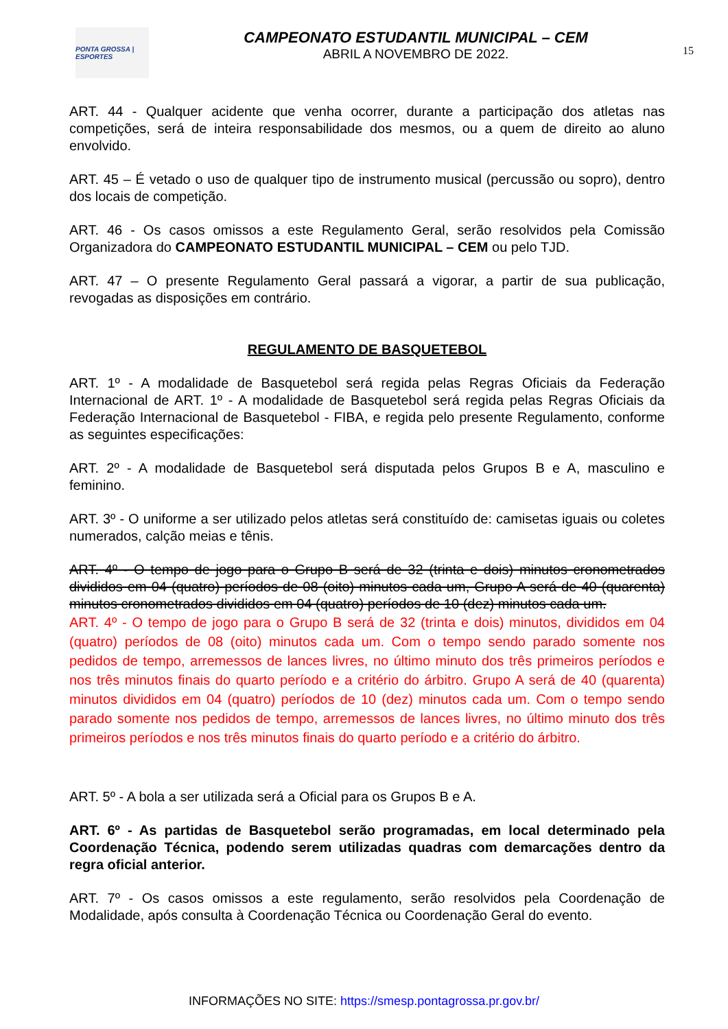PONTA GROSSA | ESPORTES
CAMPEONATO ESTUDANTIL MUNICIPAL – CEM
ABRIL A NOVEMBRO DE 2022.
15
ART. 44 - Qualquer acidente que venha ocorrer, durante a participação dos atletas nas competições, será de inteira responsabilidade dos mesmos, ou a quem de direito ao aluno envolvido.
ART. 45 – É vetado o uso de qualquer tipo de instrumento musical (percussão ou sopro), dentro dos locais de competição.
ART. 46 - Os casos omissos a este Regulamento Geral, serão resolvidos pela Comissão Organizadora do CAMPEONATO ESTUDANTIL MUNICIPAL – CEM ou pelo TJD.
ART. 47 – O presente Regulamento Geral passará a vigorar, a partir de sua publicação, revogadas as disposições em contrário.
REGULAMENTO DE BASQUETEBOL
ART. 1º - A modalidade de Basquetebol será regida pelas Regras Oficiais da Federação Internacional de ART. 1º - A modalidade de Basquetebol será regida pelas Regras Oficiais da Federação Internacional de Basquetebol - FIBA, e regida pelo presente Regulamento, conforme as seguintes especificações:
ART. 2º - A modalidade de Basquetebol será disputada pelos Grupos B e A, masculino e feminino.
ART. 3º - O uniforme a ser utilizado pelos atletas será constituído de: camisetas iguais ou coletes numerados, calção meias e tênis.
ART. 4º - O tempo de jogo para o Grupo B será de 32 (trinta e dois) minutos cronometrados divididos em 04 (quatro) períodos de 08 (oito) minutos cada um, Grupo A será de 40 (quarenta) minutos cronometrados divididos em 04 (quatro) períodos de 10 (dez) minutos cada um.
ART. 4º - O tempo de jogo para o Grupo B será de 32 (trinta e dois) minutos, divididos em 04 (quatro) períodos de 08 (oito) minutos cada um. Com o tempo sendo parado somente nos pedidos de tempo, arremessos de lances livres, no último minuto dos três primeiros períodos e nos três minutos finais do quarto período e a critério do árbitro. Grupo A será de 40 (quarenta) minutos divididos em 04 (quatro) períodos de 10 (dez) minutos cada um. Com o tempo sendo parado somente nos pedidos de tempo, arremessos de lances livres, no último minuto dos três primeiros períodos e nos três minutos finais do quarto período e a critério do árbitro.
ART. 5º - A bola a ser utilizada será a Oficial para os Grupos B e A.
ART. 6º - As partidas de Basquetebol serão programadas, em local determinado pela Coordenação Técnica, podendo serem utilizadas quadras com demarcações dentro da regra oficial anterior.
ART. 7º - Os casos omissos a este regulamento, serão resolvidos pela Coordenação de Modalidade, após consulta à Coordenação Técnica ou Coordenação Geral do evento.
INFORMAÇÕES NO SITE: https://smesp.pontagrossa.pr.gov.br/